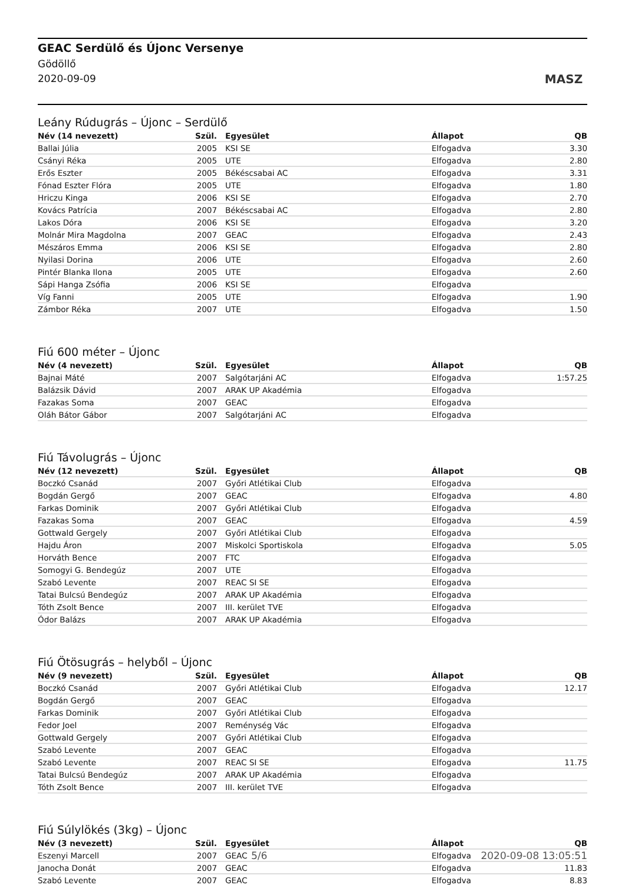GEAC Serdülő és Újonc Versenye
Gödöllő
2020-09-09
MASZ
Leány Rúdugrás – Újonc – Serdülő
| Név (14 nevezett) | Szül. | Egyesület | Állapot | QB |
| --- | --- | --- | --- | --- |
| Ballai Júlia | 2005 | KSI SE | Elfogadva | 3.30 |
| Csányi Réka | 2005 | UTE | Elfogadva | 2.80 |
| Erős Eszter | 2005 | Békéscsabai AC | Elfogadva | 3.31 |
| Fónad Eszter Flóra | 2005 | UTE | Elfogadva | 1.80 |
| Hriczu Kinga | 2006 | KSI SE | Elfogadva | 2.70 |
| Kovács Patrícia | 2007 | Békéscsabai AC | Elfogadva | 2.80 |
| Lakos Dóra | 2006 | KSI SE | Elfogadva | 3.20 |
| Molnár Mira Magdolna | 2007 | GEAC | Elfogadva | 2.43 |
| Mészáros Emma | 2006 | KSI SE | Elfogadva | 2.80 |
| Nyilasi Dorina | 2006 | UTE | Elfogadva | 2.60 |
| Pintér Blanka Ilona | 2005 | UTE | Elfogadva | 2.60 |
| Sápi Hanga Zsófia | 2006 | KSI SE | Elfogadva | |
| Víg Fanni | 2005 | UTE | Elfogadva | 1.90 |
| Zámbor Réka | 2007 | UTE | Elfogadva | 1.50 |
Fiú 600 méter – Újonc
| Név (4 nevezett) | Szül. | Egyesület | Állapot | QB |
| --- | --- | --- | --- | --- |
| Bajnai Máté | 2007 | Salgótarjáni AC | Elfogadva | 1:57.25 |
| Balázsik Dávid | 2007 | ARAK UP Akadémia | Elfogadva | |
| Fazakas Soma | 2007 | GEAC | Elfogadva | |
| Oláh Bátor Gábor | 2007 | Salgótarjáni AC | Elfogadva | |
Fiú Távolugrás – Újonc
| Név (12 nevezett) | Szül. | Egyesület | Állapot | QB |
| --- | --- | --- | --- | --- |
| Boczkó Csanád | 2007 | Győri Atlétikai Club | Elfogadva | |
| Bogdán Gergő | 2007 | GEAC | Elfogadva | 4.80 |
| Farkas Dominik | 2007 | Győri Atlétikai Club | Elfogadva | |
| Fazakas Soma | 2007 | GEAC | Elfogadva | 4.59 |
| Gottwald Gergely | 2007 | Győri Atlétikai Club | Elfogadva | |
| Hajdu Áron | 2007 | Miskolci Sportiskola | Elfogadva | 5.05 |
| Horváth Bence | 2007 | FTC | Elfogadva | |
| Somogyi G. Bendegúz | 2007 | UTE | Elfogadva | |
| Szabó Levente | 2007 | REAC SI SE | Elfogadva | |
| Tatai Bulcsú Bendegúz | 2007 | ARAK UP Akadémia | Elfogadva | |
| Tóth Zsolt Bence | 2007 | III. kerület TVE | Elfogadva | |
| Ódor Balázs | 2007 | ARAK UP Akadémia | Elfogadva | |
Fiú Ötösugrás – helyből – Újonc
| Név (9 nevezett) | Szül. | Egyesület | Állapot | QB |
| --- | --- | --- | --- | --- |
| Boczkó Csanád | 2007 | Győri Atlétikai Club | Elfogadva | 12.17 |
| Bogdán Gergő | 2007 | GEAC | Elfogadva | |
| Farkas Dominik | 2007 | Győri Atlétikai Club | Elfogadva | |
| Fedor Joel | 2007 | Reménység Vác | Elfogadva | |
| Gottwald Gergely | 2007 | Győri Atlétikai Club | Elfogadva | |
| Szabó Levente | 2007 | GEAC | Elfogadva | |
| Szabó Levente | 2007 | REAC SI SE | Elfogadva | 11.75 |
| Tatai Bulcsú Bendegúz | 2007 | ARAK UP Akadémia | Elfogadva | |
| Tóth Zsolt Bence | 2007 | III. kerület TVE | Elfogadva | |
Fiú Súlylökés (3kg) – Újonc
| Név (3 nevezett) | Szül. | Egyesület | Állapot | QB |
| --- | --- | --- | --- | --- |
| Eszenyi Marcell | 2007 | GEAC | Elfogadva | |
| Janocha Donát | 2007 | GEAC | Elfogadva | 11.83 |
| Szabó Levente | 2007 | GEAC | Elfogadva | 8.83 |
5/6 2020-09-08 13:05:51